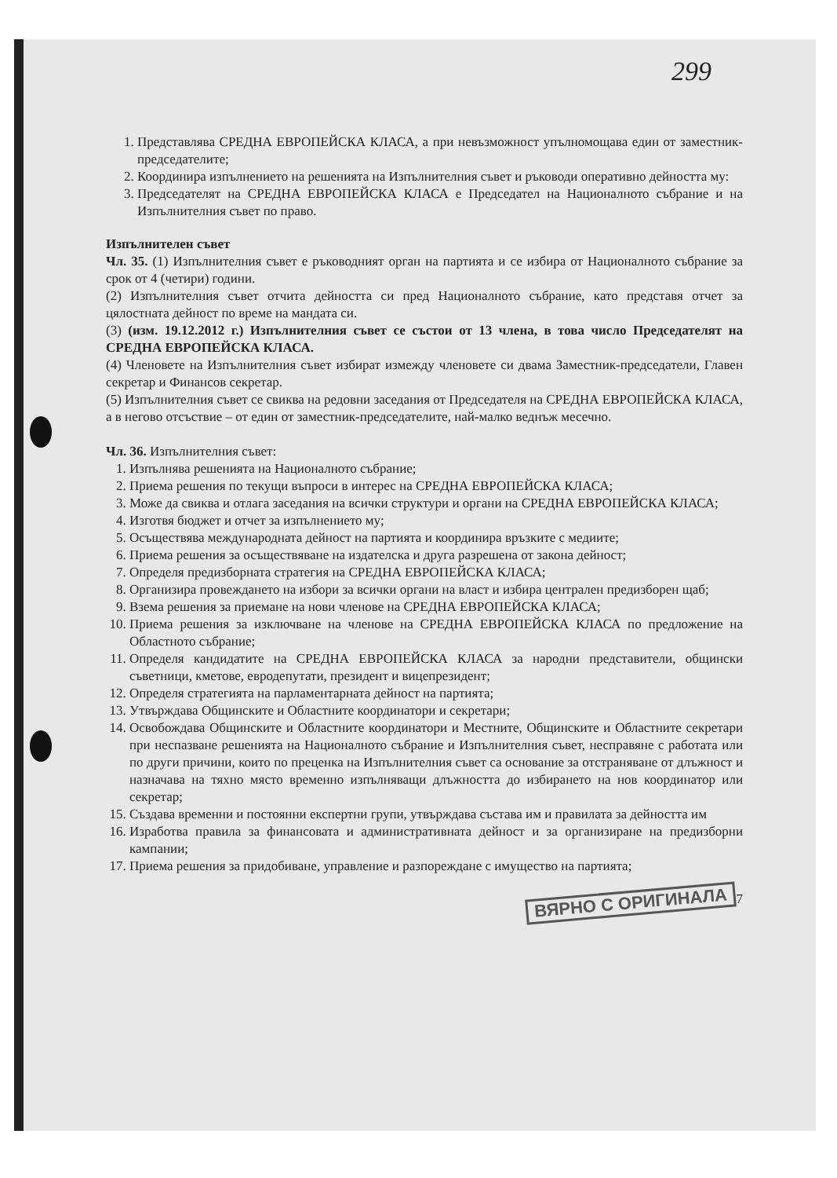299
1. Представлява СРЕДНА ЕВРОПЕЙСКА КЛАСА, а при невъзможност упълномощава един от заместник-председателите;
2. Координира изпълнението на решенията на Изпълнителния съвет и ръководи оперативно дейността му:
3. Председателят на СРЕДНА ЕВРОПЕЙСКА КЛАСА е Председател на Националното събрание и на Изпълнителния съвет по право.
Изпълнителен съвет
Чл. 35. (1) Изпълнителния съвет е ръководният орган на партията и се избира от Националното събрание за срок от 4 (четири) години.
(2) Изпълнителния съвет отчита дейността си пред Националното събрание, като представя отчет за цялостната дейност по време на мандата си.
(3) (изм. 19.12.2012 г.) Изпълнителния съвет се състои от 13 члена, в това число Председателят на СРЕДНА ЕВРОПЕЙСКА КЛАСА.
(4) Членовете на Изпълнителния съвет избират измежду членовете си двама Заместник-председатели, Главен секретар и Финансов секретар.
(5) Изпълнителния съвет се свиква на редовни заседания от Председателя на СРЕДНА ЕВРОПЕЙСКА КЛАСА, а в негово отсъствие – от един от заместник-председателите, най-малко веднъж месечно.
Чл. 36. Изпълнителния съвет:
1. Изпълнява решенията на Националното събрание;
2. Приема решения по текущи въпроси в интерес на СРЕДНА ЕВРОПЕЙСКА КЛАСА;
3. Може да свиква и отлага заседания на всички структури и органи на СРЕДНА ЕВРОПЕЙСКА КЛАСА;
4. Изготвя бюджет и отчет за изпълнението му;
5. Осъществява международната дейност на партията и координира връзките с медиите;
6. Приема решения за осъществяване на издателска и друга разрешена от закона дейност;
7. Определя предизборната стратегия на СРЕДНА ЕВРОПЕЙСКА КЛАСА;
8. Организира провеждането на избори за всички органи на власт и избира централен предизборен щаб;
9. Взема решения за приемане на нови членове на СРЕДНА ЕВРОПЕЙСКА КЛАСА;
10. Приема решения за изключване на членове на СРЕДНА ЕВРОПЕЙСКА КЛАСА по предложение на Областното събрание;
11. Определя кандидатите на СРЕДНА ЕВРОПЕЙСКА КЛАСА за народни представители, общински съветници, кметове, евродепутати, президент и вицепрезидент;
12. Определя стратегията на парламентарната дейност на партията;
13. Утвърждава Общинските и Областните координатори и секретари;
14. Освобождава Общинските и Областните координатори и Местните, Общинските и Областните секретари при неспазване решенията на Националното събрание и Изпълнителния съвет, несправяне с работата или по други причини, които по преценка на Изпълнителния съвет са основание за отстраняване от длъжност и назначава на тяхно място временно изпълняващи длъжността до избирането на нов координатор или секретар;
15. Създава временни и постоянни експертни групи, утвърждава състава им и правилата за дейността им
16. Изработва правила за финансовата и административната дейност и за организиране на предизборни кампании;
17. Приема решения за придобиване, управление и разпореждане с имущество на партията;
ВЯРНО С ОРИГИНАЛА 7